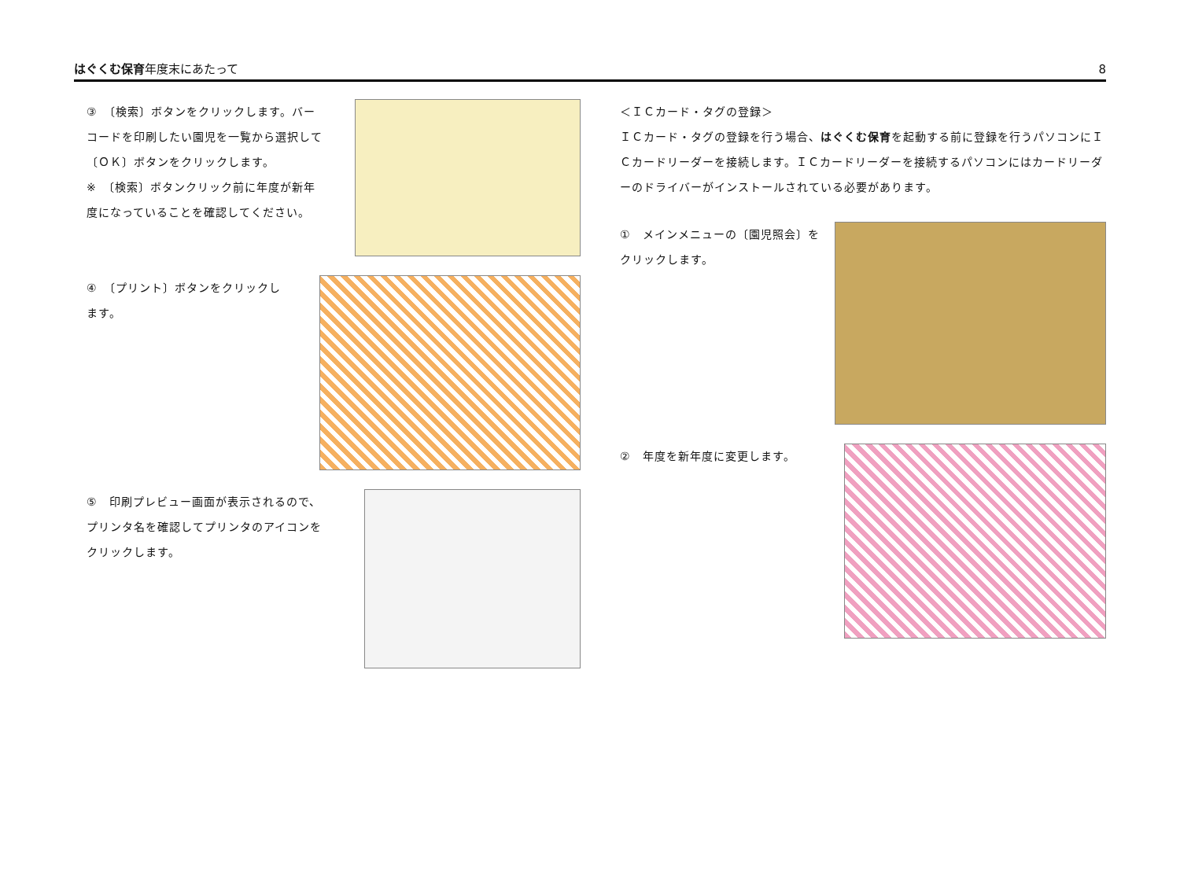はぐくむ保育年度末にあたって
8
③　〔検索〕ボタンをクリックします。バーコードを印刷したい園児を一覧から選択して〔ＯＫ〕ボタンをクリックします。
※　〔検索〕ボタンクリック前に年度が新年度になっていることを確認してください。
④　〔プリント〕ボタンをクリックします。
⑤　印刷プレビュー画面が表示されるので、プリンタ名を確認してプリンタのアイコンをクリックします。
＜ＩＣカード・タグの登録＞
ＩＣカード・タグの登録を行う場合、はぐくむ保育を起動する前に登録を行うパソコンにＩＣカードリーダーを接続します。ＩＣカードリーダーを接続するパソコンにはカードリーダーのドライバーがインストールされている必要があります。
①　メインメニューの〔園児照会〕をクリックします。
②　年度を新年度に変更します。